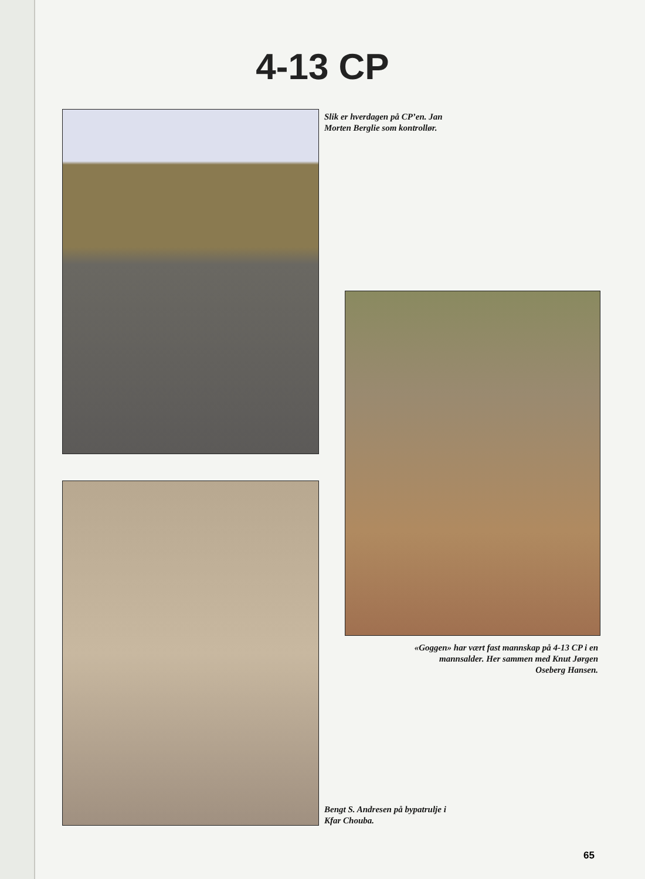4-13 CP
Slik er hverdagen på CP’en. Jan Morten Berglie som kontrollør.
«Goggen» har vært fast mannskap på 4-13 CP i en mannsalder. Her sammen med Knut Jørgen Oseberg Hansen.
Bengt S. Andresen på bypatrulje i Kfar Chouba.
65